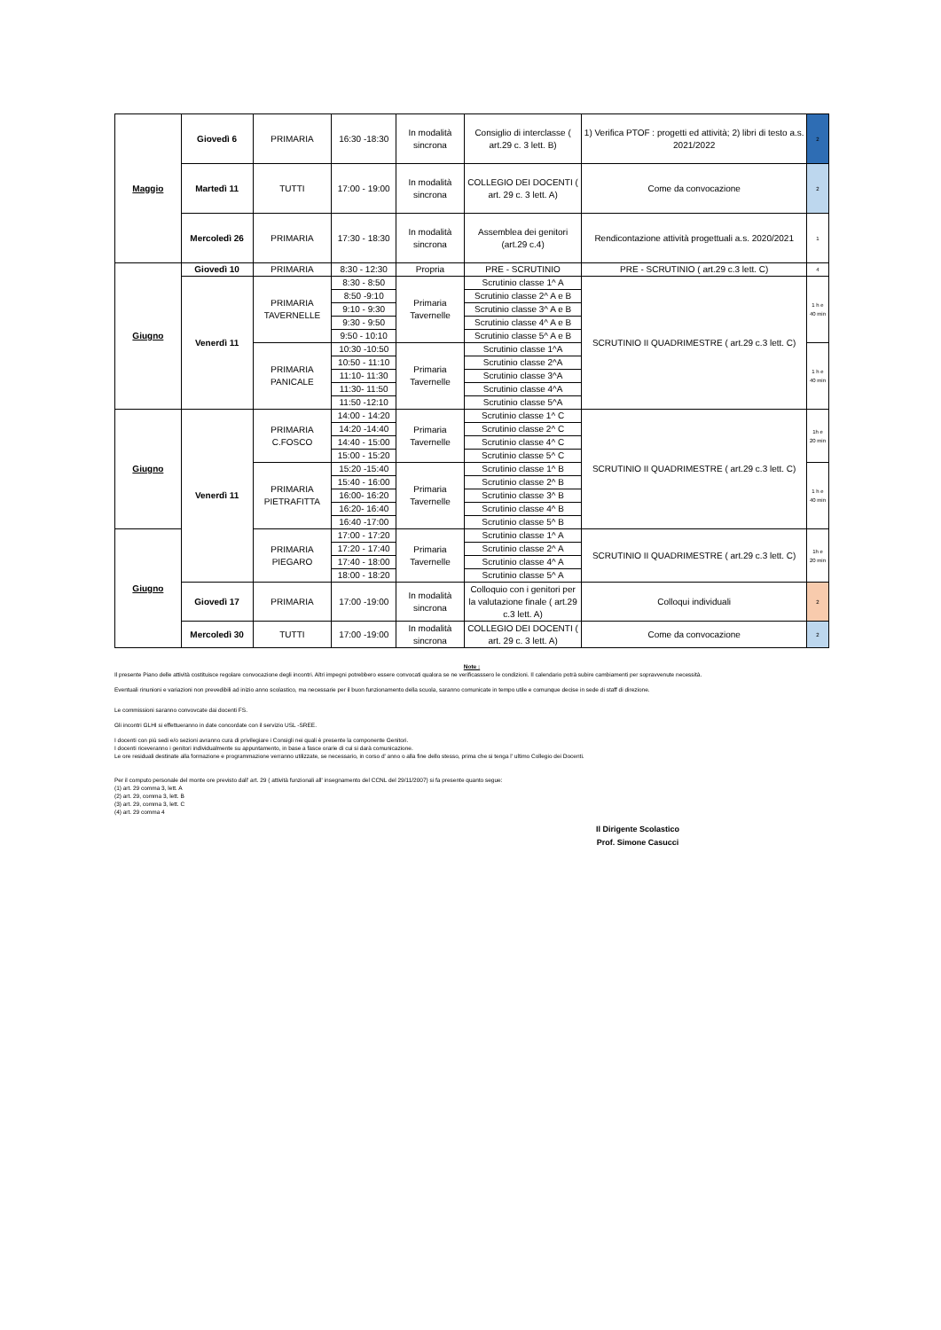| Maggio | Giovedì 6 | PRIMARIA | 16:30 -18:30 | In modalità sincrona | Consiglio di interclasse ( art.29 c. 3 lett. B) | 1) Verifica PTOF : progetti ed attività; 2) libri di testo a.s. 2021/2022 | 2 |
| | Martedì 11 | TUTTI | 17:00 - 19:00 | In modalità sincrona | COLLEGIO DEI DOCENTI ( art. 29 c. 3 lett. A) | Come da convocazione | 2 |
| | Mercoledì 26 | PRIMARIA | 17:30 - 18:30 | In modalità sincrona | Assemblea dei genitori (art.29 c.4) | Rendicontazione attività progettuali a.s. 2020/2021 | 1 |
| Giugno | Giovedì 10 | PRIMARIA | 8:30 - 12:30 | Propria | PRE - SCRUTINIO | PRE - SCRUTINIO ( art.29 c.3 lett. C) | 4 |
| | Venerdì 11 | PRIMARIA TAVERNELLE | 8:30 - 8:50 | Primaria Tavernelle | Scrutinio classe 1^ A | SCRUTINIO II QUADRIMESTRE ( art.29 c.3 lett. C) | 1 h e 40 min |
| | | | 8:50 -9:10 | | Scrutinio classe 2^ A e B | | |
| | | | 9:10 - 9:30 | | Scrutinio classe 3^ A e B | | |
| | | | 9:30 - 9:50 | | Scrutinio classe 4^ A e B | | |
| | | | 9:50 - 10:10 | | Scrutinio classe 5^ A e B | | |
| | | PRIMARIA PANICALE | 10:30 -10:50 | Primaria Tavernelle | Scrutinio classe 1^A | | 1 h e 40 min |
| | | | 10:50 - 11:10 | | Scrutinio classe 2^A | | |
| | | | 11:10- 11:30 | | Scrutinio classe 3^A | | |
| | | | 11:30- 11:50 | | Scrutinio classe 4^A | | |
| | | | 11:50 -12:10 | | Scrutinio classe 5^A | | |
| Giugno | Venerdì 11 | PRIMARIA C.FOSCO | 14:00 - 14:20 | Primaria Tavernelle | Scrutinio classe 1^ C | SCRUTINIO II QUADRIMESTRE ( art.29 c.3 lett. C) | 1h e 20 min |
| | | | 14:20 -14:40 | | Scrutinio classe 2^ C | | |
| | | | 14:40 - 15:00 | | Scrutinio classe 4^ C | | |
| | | | 15:00 - 15:20 | | Scrutinio classe 5^ C | | |
| | | PRIMARIA PIETRAFITTA | 15:20 -15:40 | Primaria Tavernelle | Scrutinio classe 1^ B | | 1 h e 40 min |
| | | | 15:40 - 16:00 | | Scrutinio classe 2^ B | | |
| | | | 16:00- 16:20 | | Scrutinio classe 3^ B | | |
| | | | 16:20- 16:40 | | Scrutinio classe 4^ B | | |
| | | | 16:40 -17:00 | | Scrutinio classe 5^ B | | |
| Giugno | | PRIMARIA PIEGARO | 17:00 - 17:20 | Primaria Tavernelle | Scrutinio classe 1^ A | SCRUTINIO II QUADRIMESTRE ( art.29 c.3 lett. C) | 1h e 20 min |
| | | | 17:20 - 17:40 | | Scrutinio classe 2^ A | | |
| | | | 17:40 - 18:00 | | Scrutinio classe 4^ A | | |
| | | | 18:00 - 18:20 | | Scrutinio classe 5^ A | | |
| | Giovedì 17 | PRIMARIA | 17:00 -19:00 | In modalità sincrona | Colloquio con i genitori per la valutazione finale ( art.29 c.3 lett. A) | Colloqui individuali | 2 |
| | Mercoledì 30 | TUTTI | 17:00 -19:00 | In modalità sincrona | COLLEGIO DEI DOCENTI ( art. 29 c. 3 lett. A) | Come da convocazione | 2 |
Note :
Il presente Piano delle attività costituisce regolare convocazione degli incontri. Altri impegni potrebbero essere convocati qualora se ne verificasssero le condizioni. Il calendario potrà subire cambiamenti per sopravvenute necessità.
Eventuali rinunioni e variazioni non prevedibili ad inizio anno scolastico, ma necessarie per il buon funzionamento della scuola, saranno comunicate in tempo utile e comunque decise in sede di staff di direzione.
Le commissioni saranno convovcate dai docenti FS.
Gli incontri GLHI si effettueranno in date concordate con il servizio USL -SREE.
I docenti con più sedi e/o sezioni avranno cura di privilegiare i Consigli nei quali è presente la componente Genitori.
I docenti riceveranno i genitori individualmente su appuntamento, in base a fasce orarie di cui si darà comunicazione.
Le ore residuali destinate alla formazione e programmazione verranno utilizzate, se necessario, in corso d' anno o alla fine dello stesso, prima che si tenga l' ultimo Collegio dei Docenti.
Per il computo personale del monte ore previsto dall' art. 29 ( attività funzionali all' insegnamento del CCNL del 29/11/2007) si fa presente quanto segue:
(1) art. 29 comma 3, lett. A
(2) art. 29, comma 3, lett. B
(3) art. 29, comma 3, lett. C
(4) art. 29 comma 4
Il Dirigente Scolastico
Prof. Simone Casucci